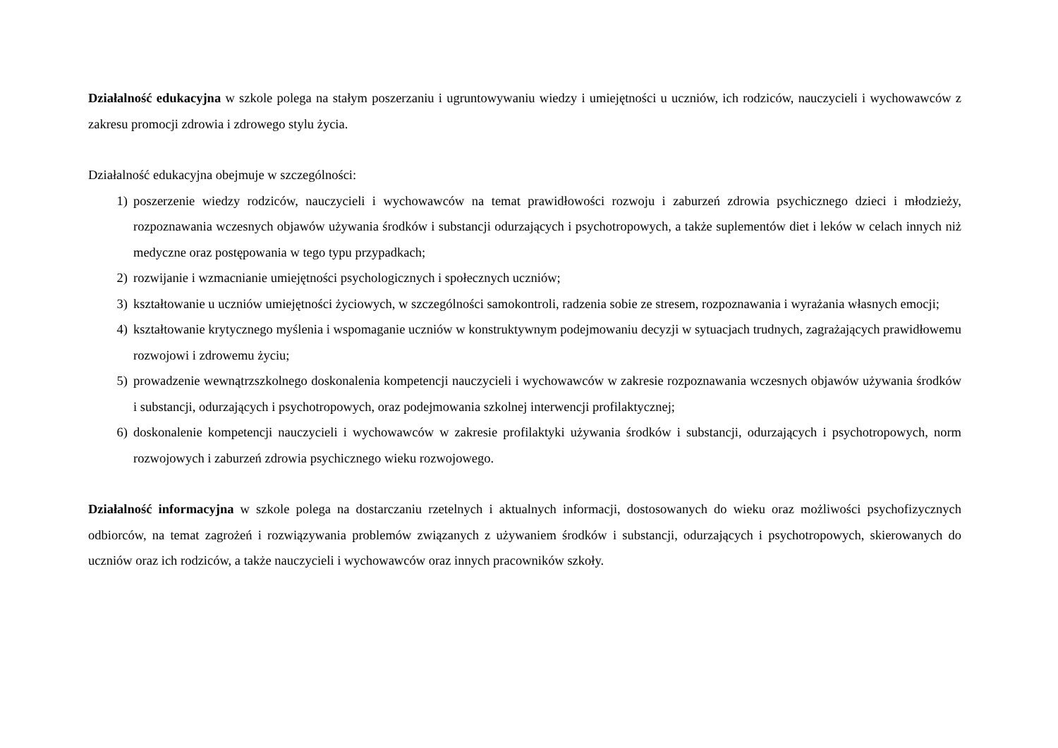Działalność edukacyjna w szkole polega na stałym poszerzaniu i ugruntowywaniu wiedzy i umiejętności u uczniów, ich rodziców, nauczycieli i wychowawców z zakresu promocji zdrowia i zdrowego stylu życia.
Działalność edukacyjna obejmuje w szczególności:
1) poszerzenie wiedzy rodziców, nauczycieli i wychowawców na temat prawidłowości rozwoju i zaburzeń zdrowia psychicznego dzieci i młodzieży, rozpoznawania wczesnych objawów używania środków i substancji odurzających i psychotropowych, a także suplementów diet i leków w celach innych niż medyczne oraz postępowania w tego typu przypadkach;
2) rozwijanie i wzmacnianie umiejętności psychologicznych i społecznych uczniów;
3) kształtowanie u uczniów umiejętności życiowych, w szczególności samokontroli, radzenia sobie ze stresem, rozpoznawania i wyrażania własnych emocji;
4) kształtowanie krytycznego myślenia i wspomaganie uczniów w konstruktywnym podejmowaniu decyzji w sytuacjach trudnych, zagrażających prawidłowemu rozwojowi i zdrowemu życiu;
5) prowadzenie wewnątrzszkolnego doskonalenia kompetencji nauczycieli i wychowawców w zakresie rozpoznawania wczesnych objawów używania środków i substancji, odurzających i psychotropowych, oraz podejmowania szkolnej interwencji profilaktycznej;
6) doskonalenie kompetencji nauczycieli i wychowawców w zakresie profilaktyki używania środków i substancji, odurzających i psychotropowych, norm rozwojowych i zaburzeń zdrowia psychicznego wieku rozwojowego.
Działalność informacyjna w szkole polega na dostarczaniu rzetelnych i aktualnych informacji, dostosowanych do wieku oraz możliwości psychofizycznych odbiorców, na temat zagrożeń i rozwiązywania problemów związanych z używaniem środków i substancji, odurzających i psychotropowych, skierowanych do uczniów oraz ich rodziców, a także nauczycieli i wychowawców oraz innych pracowników szkoły.